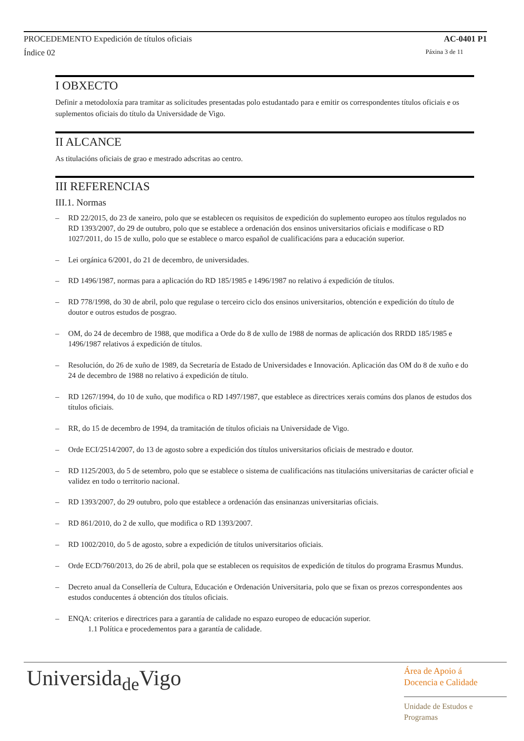PROCEDEMENTO Expedición de títulos oficiais AC-0401 P1
Índice 02 Páxina 3 de 11
I OBXECTO
Definir a metodoloxía para tramitar as solicitudes presentadas polo estudantado para e emitir os correspondentes títulos oficiais e os suplementos oficiais do título da Universidade de Vigo.
II ALCANCE
As titulacións oficiais de grao e mestrado adscritas ao centro.
III REFERENCIAS
III.1. Normas
– RD 22/2015, do 23 de xaneiro, polo que se establecen os requisitos de expedición do suplemento europeo aos títulos regulados no RD 1393/2007, do 29 de outubro, polo que se establece a ordenación dos ensinos universitarios oficiais e modifícase o RD 1027/2011, do 15 de xullo, polo que se establece o marco español de cualificacións para a educación superior.
– Lei orgánica 6/2001, do 21 de decembro, de universidades.
– RD 1496/1987, normas para a aplicación do RD 185/1985 e 1496/1987 no relativo á expedición de títulos.
– RD 778/1998, do 30 de abril, polo que regulase o terceiro ciclo dos ensinos universitarios, obtención e expedición do título de doutor e outros estudos de posgrao.
– OM, do 24 de decembro de 1988, que modifica a Orde do 8 de xullo de 1988 de normas de aplicación dos RRDD 185/1985 e 1496/1987 relativos á expedición de títulos.
– Resolución, do 26 de xuño de 1989, da Secretaría de Estado de Universidades e Innovación. Aplicación das OM do 8 de xuño e do 24 de decembro de 1988 no relativo á expedición de título.
– RD 1267/1994, do 10 de xuño, que modifica o RD 1497/1987, que establece as directrices xerais comúns dos planos de estudos dos títulos oficiais.
– RR, do 15 de decembro de 1994, da tramitación de títulos oficiais na Universidade de Vigo.
– Orde ECI/2514/2007, do 13 de agosto sobre a expedición dos títulos universitarios oficiais de mestrado e doutor.
– RD 1125/2003, do 5 de setembro, polo que se establece o sistema de cualificacións nas titulacións universitarias de carácter oficial e validez en todo o territorio nacional.
– RD 1393/2007, do 29 outubro, polo que establece a ordenación das ensinanzas universitarias oficiais.
– RD 861/2010, do 2 de xullo, que modifica o RD 1393/2007.
– RD 1002/2010, do 5 de agosto, sobre a expedición de títulos universitarios oficiais.
– Orde ECD/760/2013, do 26 de abril, pola que se establecen os requisitos de expedición de títulos do programa Erasmus Mundus.
– Decreto anual da Consellería de Cultura, Educación e Ordenación Universitaria, polo que se fixan os prezos correspondentes aos estudos conducentes á obtención dos títulos oficiais.
– ENQA: criterios e directrices para a garantía de calidade no espazo europeo de educación superior.
1.1 Política e procedementos para a garantía de calidade.
Universida<sub>de</sub>Vigo
Área de Apoio á
Docencia e Calidade
Unidade de Estudos e
Programas